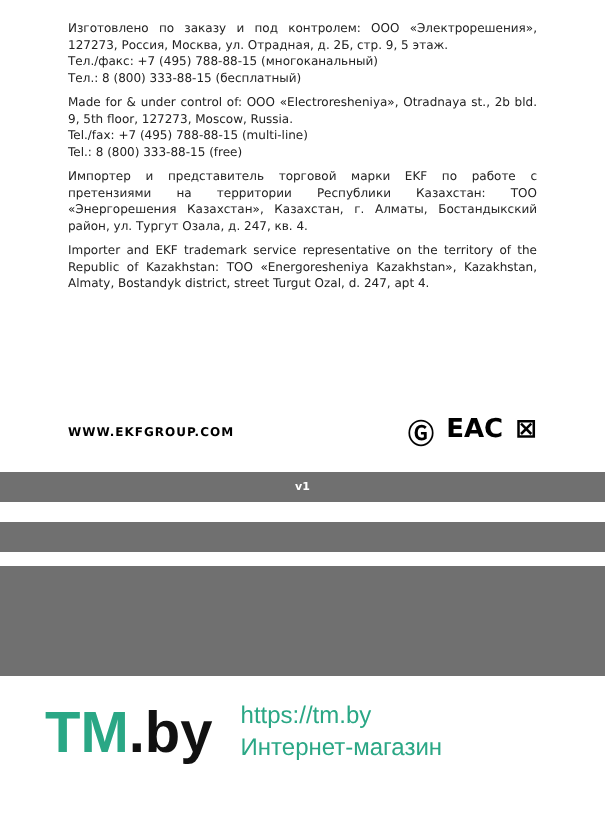Изготовлено по заказу и под контролем: ООО «Электрорешения», 127273, Россия, Москва, ул. Отрадная, д. 2Б, стр. 9, 5 этаж.
Тел./факс: +7 (495) 788-88-15 (многоканальный)
Тел.: 8 (800) 333-88-15 (бесплатный)
Made for & under control of: OOO «Electroresheniya», Otradnaya st., 2b bld. 9, 5th floor, 127273, Moscow, Russia.
Tel./fax: +7 (495) 788-88-15 (multi-line)
Tel.: 8 (800) 333-88-15 (free)
Импортер и представитель торговой марки EKF по работе с претензиями на территории Республики Казахстан: ТОО «Энергорешения Казахстан», Казахстан, г. Алматы, Бостандыкский район, ул. Тургут Озала, д. 247, кв. 4.
Importer and EKF trademark service representative on the territory of the Republic of Kazakhstan: TOO «Energoresheniya Kazakhstan», Kazakhstan, Almaty, Bostandyk district, street Turgut Ozal, d. 247, apt 4.
WWW.EKFGROUP.COM
Ⓖ EAC ⊠
v1
TM.by
https://tm.by
Интернет-магазин